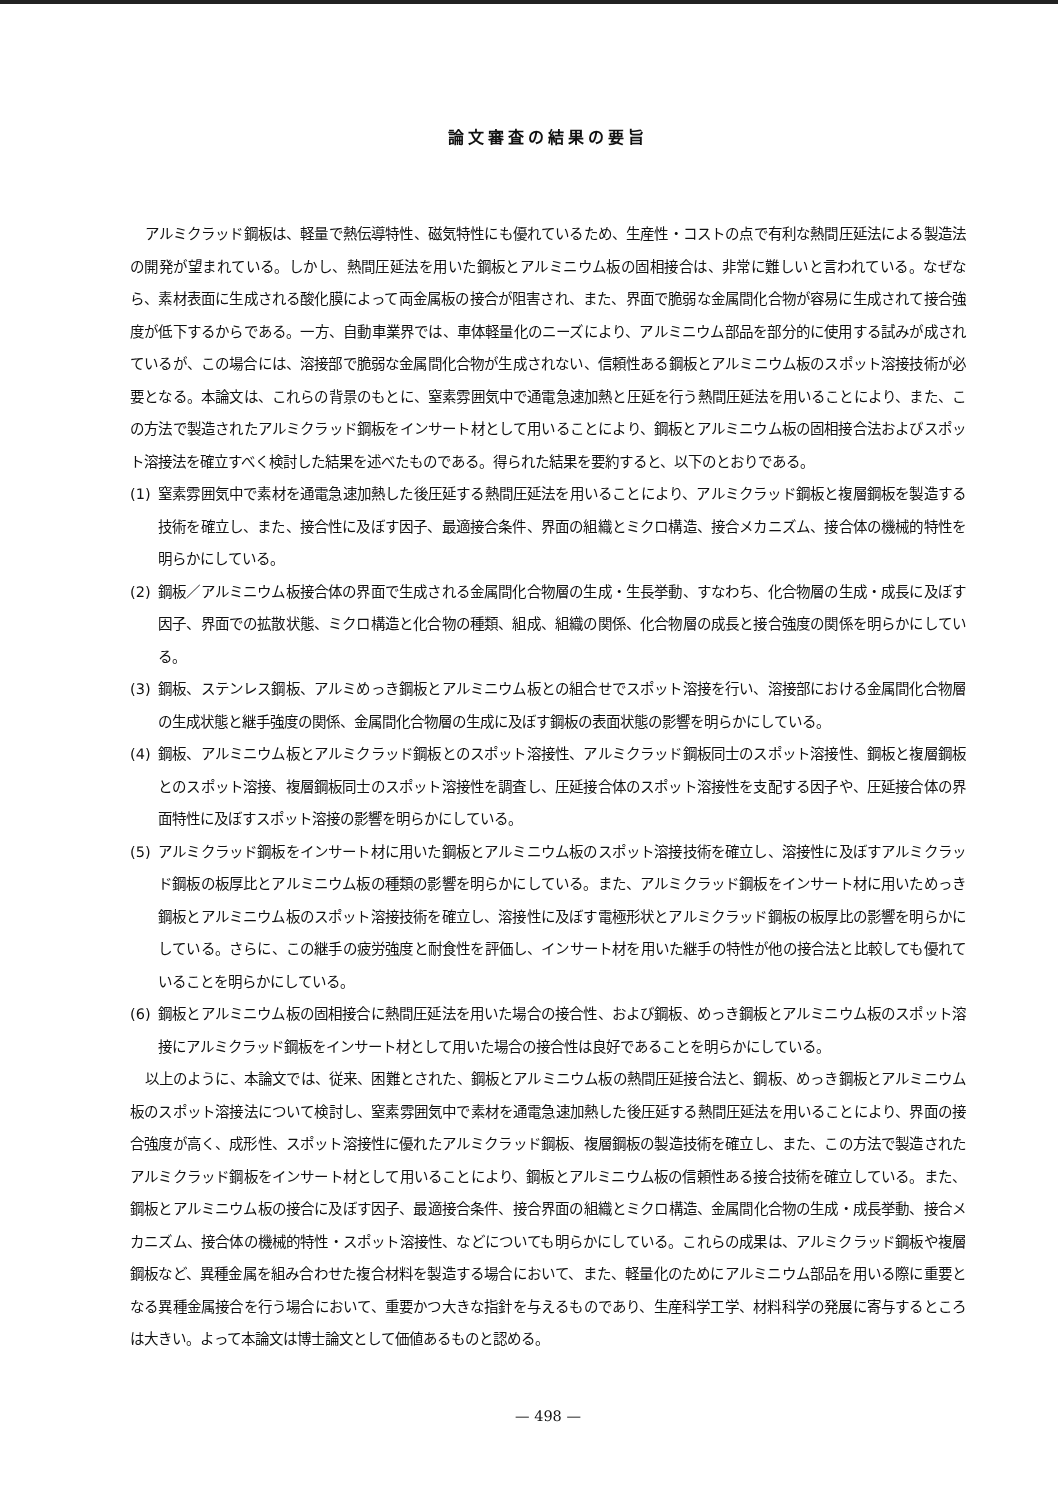論文審査の結果の要旨
アルミクラッド鋼板は、軽量で熱伝導特性、磁気特性にも優れているため、生産性・コストの点で有利な熱間圧延法による製造法の開発が望まれている。しかし、熱間圧延法を用いた鋼板とアルミニウム板の固相接合は、非常に難しいと言われている。なぜなら、素材表面に生成される酸化膜によって両金属板の接合が阻害され、また、界面で脆弱な金属間化合物が容易に生成されて接合強度が低下するからである。一方、自動車業界では、車体軽量化のニーズにより、アルミニウム部品を部分的に使用する試みが成されているが、この場合には、溶接部で脆弱な金属間化合物が生成されない、信頼性ある鋼板とアルミニウム板のスポット溶接技術が必要となる。本論文は、これらの背景のもとに、窒素雰囲気中で通電急速加熱と圧延を行う熱間圧延法を用いることにより、また、この方法で製造されたアルミクラッド鋼板をインサート材として用いることにより、鋼板とアルミニウム板の固相接合法およびスポット溶接法を確立すべく検討した結果を述べたものである。得られた結果を要約すると、以下のとおりである。
(1) 窒素雰囲気中で素材を通電急速加熱した後圧延する熱間圧延法を用いることにより、アルミクラッド鋼板と複層鋼板を製造する技術を確立し、また、接合性に及ぼす因子、最適接合条件、界面の組織とミクロ構造、接合メカニズム、接合体の機械的特性を明らかにしている。
(2) 鋼板／アルミニウム板接合体の界面で生成される金属間化合物層の生成・生長挙動、すなわち、化合物層の生成・成長に及ぼす因子、界面での拡散状態、ミクロ構造と化合物の種類、組成、組織の関係、化合物層の成長と接合強度の関係を明らかにしている。
(3) 鋼板、ステンレス鋼板、アルミめっき鋼板とアルミニウム板との組合せでスポット溶接を行い、溶接部における金属間化合物層の生成状態と継手強度の関係、金属間化合物層の生成に及ぼす鋼板の表面状態の影響を明らかにしている。
(4) 鋼板、アルミニウム板とアルミクラッド鋼板とのスポット溶接性、アルミクラッド鋼板同士のスポット溶接性、鋼板と複層鋼板とのスポット溶接、複層鋼板同士のスポット溶接性を調査し、圧延接合体のスポット溶接性を支配する因子や、圧延接合体の界面特性に及ぼすスポット溶接の影響を明らかにしている。
(5) アルミクラッド鋼板をインサート材に用いた鋼板とアルミニウム板のスポット溶接技術を確立し、溶接性に及ぼすアルミクラッド鋼板の板厚比とアルミニウム板の種類の影響を明らかにしている。また、アルミクラッド鋼板をインサート材に用いためっき鋼板とアルミニウム板のスポット溶接技術を確立し、溶接性に及ぼす電極形状とアルミクラッド鋼板の板厚比の影響を明らかにしている。さらに、この継手の疲労強度と耐食性を評価し、インサート材を用いた継手の特性が他の接合法と比較しても優れていることを明らかにしている。
(6) 鋼板とアルミニウム板の固相接合に熱間圧延法を用いた場合の接合性、および鋼板、めっき鋼板とアルミニウム板のスポット溶接にアルミクラッド鋼板をインサート材として用いた場合の接合性は良好であることを明らかにしている。
以上のように、本論文では、従来、困難とされた、鋼板とアルミニウム板の熱間圧延接合法と、鋼板、めっき鋼板とアルミニウム板のスポット溶接法について検討し、窒素雰囲気中で素材を通電急速加熱した後圧延する熱間圧延法を用いることにより、界面の接合強度が高く、成形性、スポット溶接性に優れたアルミクラッド鋼板、複層鋼板の製造技術を確立し、また、この方法で製造されたアルミクラッド鋼板をインサート材として用いることにより、鋼板とアルミニウム板の信頼性ある接合技術を確立している。また、鋼板とアルミニウム板の接合に及ぼす因子、最適接合条件、接合界面の組織とミクロ構造、金属間化合物の生成・成長挙動、接合メカニズム、接合体の機械的特性・スポット溶接性、などについても明らかにしている。これらの成果は、アルミクラッド鋼板や複層鋼板など、異種金属を組み合わせた複合材料を製造する場合において、また、軽量化のためにアルミニウム部品を用いる際に重要となる異種金属接合を行う場合において、重要かつ大きな指針を与えるものであり、生産科学工学、材料科学の発展に寄与するところは大きい。よって本論文は博士論文として価値あるものと認める。
— 498 —